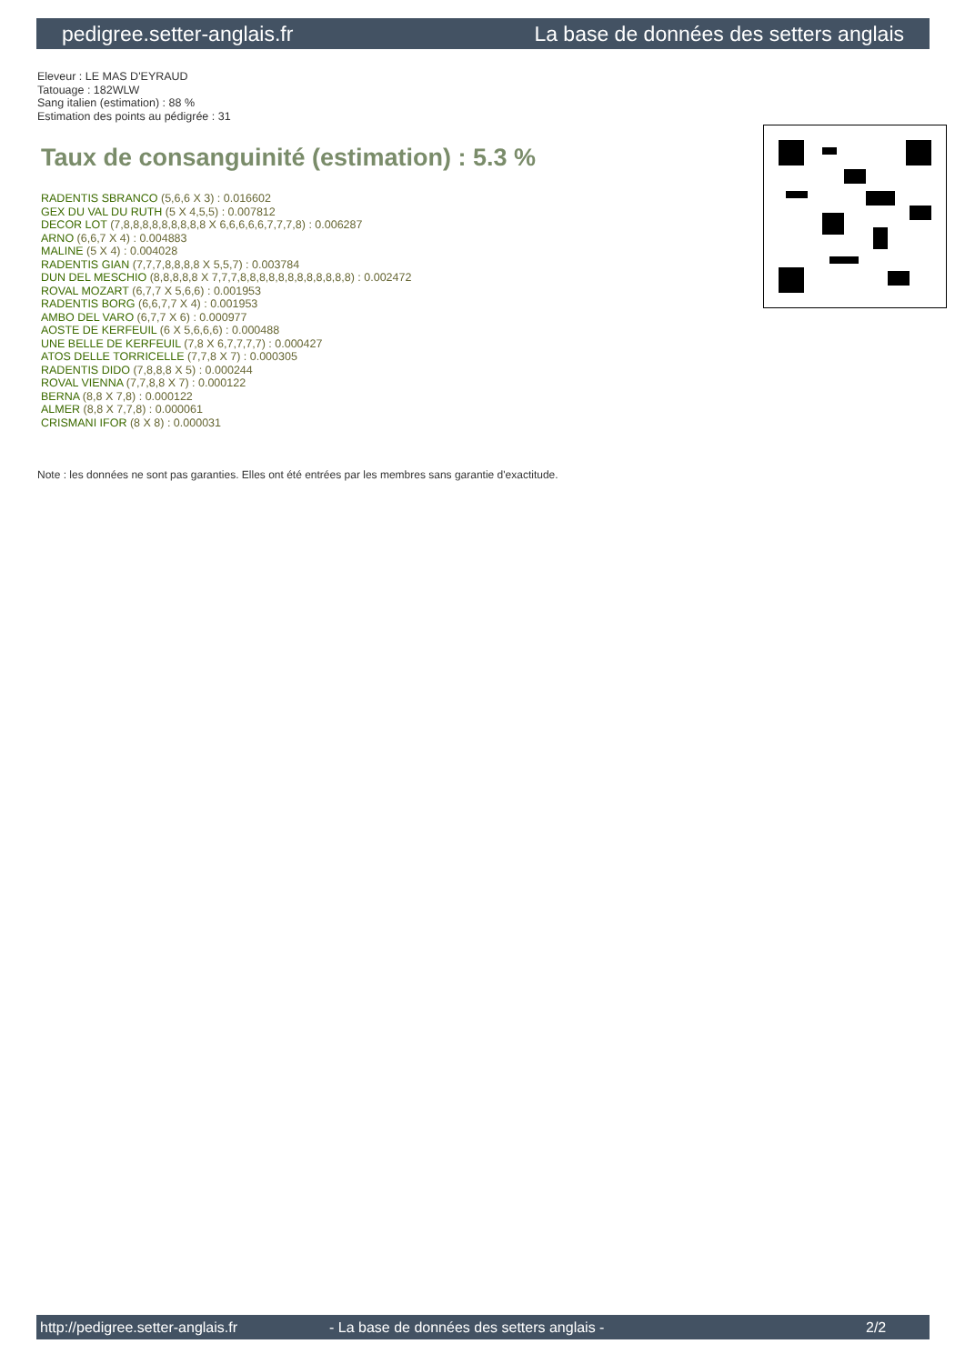pedigree.setter-anglais.fr La base de données des setters anglais
Eleveur : LE MAS D'EYRAUD
Tatouage : 182WLW
Sang italien (estimation) : 88 %
Estimation des points au pédigrée : 31
Taux de consanguinité (estimation) : 5.3 %
RADENTIS SBRANCO (5,6,6 X 3) : 0.016602
GEX DU VAL DU RUTH (5 X 4,5,5) : 0.007812
DECOR LOT (7,8,8,8,8,8,8,8,8,8 X 6,6,6,6,6,7,7,7,8) : 0.006287
ARNO (6,6,7 X 4) : 0.004883
MALINE (5 X 4) : 0.004028
RADENTIS GIAN (7,7,7,8,8,8,8 X 5,5,7) : 0.003784
DUN DEL MESCHIO (8,8,8,8,8 X 7,7,7,8,8,8,8,8,8,8,8,8,8,8,8) : 0.002472
ROVAL MOZART (6,7,7 X 5,6,6) : 0.001953
RADENTIS BORG (6,6,7,7 X 4) : 0.001953
AMBO DEL VARO (6,7,7 X 6) : 0.000977
AOSTE DE KERFEUIL (6 X 5,6,6,6) : 0.000488
UNE BELLE DE KERFEUIL (7,8 X 6,7,7,7,7) : 0.000427
ATOS DELLE TORRICELLE (7,7,8 X 7) : 0.000305
RADENTIS DIDO (7,8,8,8 X 5) : 0.000244
ROVAL VIENNA (7,7,8,8 X 7) : 0.000122
BERNA (8,8 X 7,8) : 0.000122
ALMER (8,8 X 7,7,8) : 0.000061
CRISMANI IFOR (8 X 8) : 0.000031
Note : les données ne sont pas garanties. Elles ont été entrées par les membres sans garantie d'exactitude.
http://pedigree.setter-anglais.fr - La base de données des setters anglais - 2/2